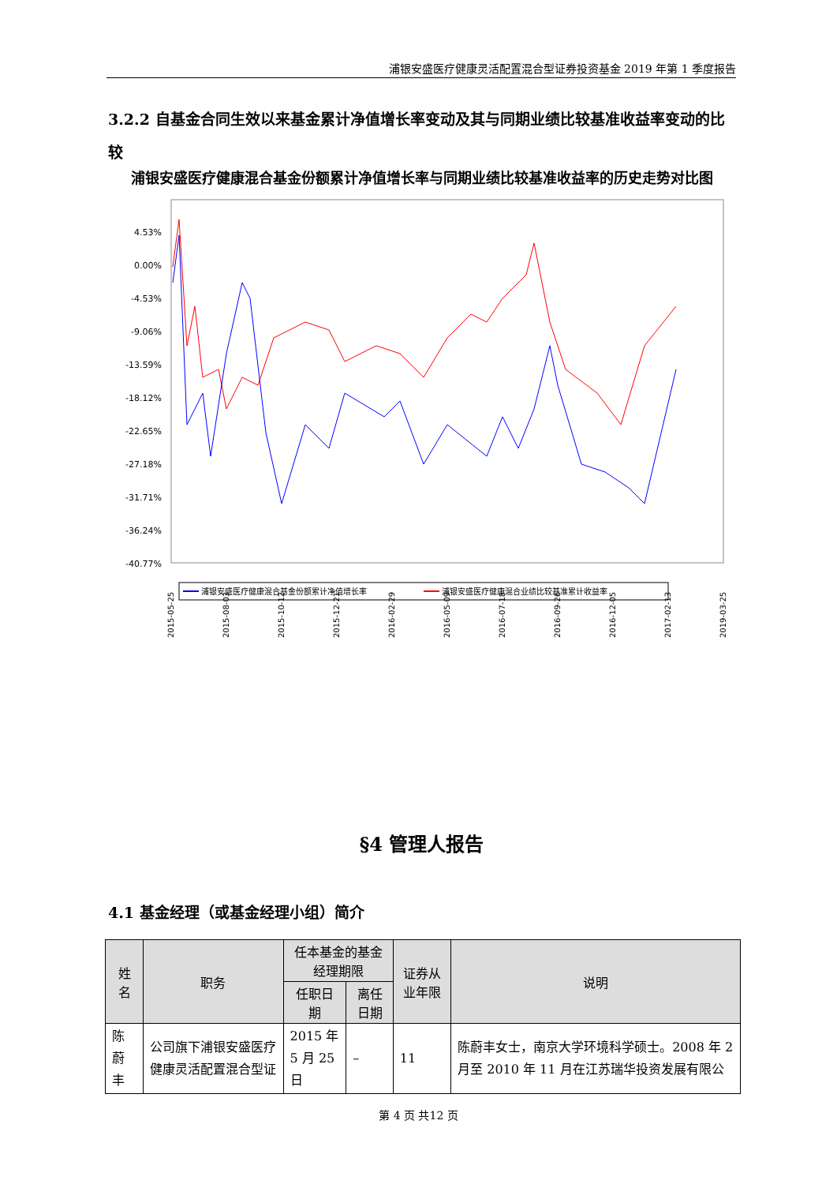浦银安盛医疗健康灵活配置混合型证券投资基金 2019 年第 1 季度报告
3.2.2 自基金合同生效以来基金累计净值增长率变动及其与同期业绩比较基准收益率变动的比较
浦银安盛医疗健康混合基金份额累计净值增长率与同期业绩比较基准收益率的历史走势对比图
4.53%
0.00%
-4.53%
-9.06%
-13.59%
-18.12%
-22.65%
-27.18%
-31.71%
-36.24%
-40.77%
2015-05-25
2015-08-03
2015-10-12
2015-12-21
2016-02-29
2016-05-09
2016-07-18
2016-09-26
2016-12-05
2017-02-13
2019-03-25
浦银安盛医疗健康混合基金份额累计净值增长率
浦银安盛医疗健康混合业绩比较基准累计收益率
§4 管理人报告
4.1 基金经理（或基金经理小组）简介
| 姓名 | 职务 | 任本基金的基金经理期限 | | 证券从业年限 | 说明 |
| --- | --- | --- | --- | --- | --- |
| | | 任职日期 | 离任日期 | | |
| 陈蔚丰 | 公司旗下浦银安盛医疗健康灵活配置混合型证 | 2015 年 5 月 25 日 | – | 11 | 陈蔚丰女士，南京大学环境科学硕士。2008 年 2 月至 2010 年 11 月在江苏瑞华投资发展有限公 |
第 4 页 共12 页